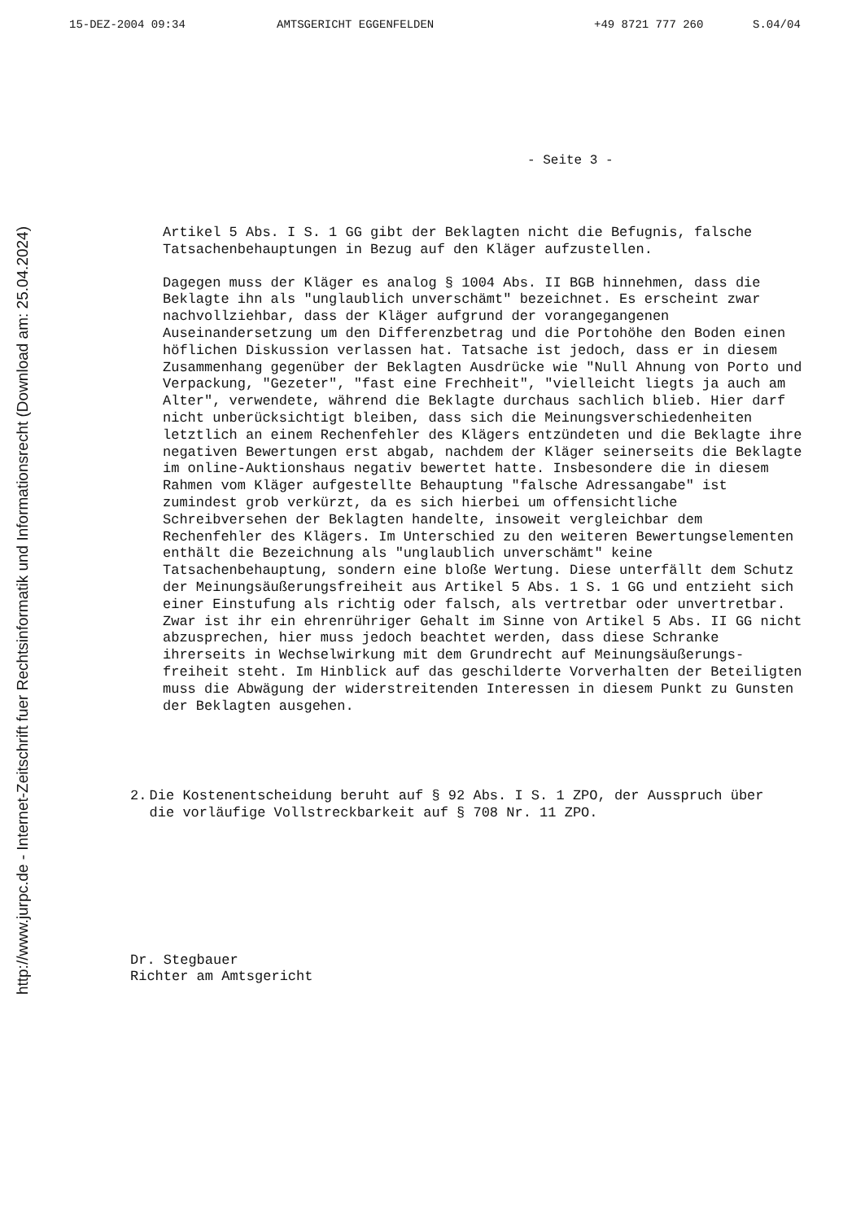15-DEZ-2004 09:34 AMTSGERICHT EGGENFELDEN +49 8721 777 260 S.04/04
http://www.jurpc.de - Internet-Zeitschrift fuer Rechtsinformatik und Informationsrecht (Download am: 25.04.2024)
- Seite 3 -
Artikel 5 Abs. I S. 1 GG gibt der Beklagten nicht die Befugnis, falsche Tatsachenbehauptungen in Bezug auf den Kläger aufzustellen.
Dagegen muss der Kläger es analog § 1004 Abs. II BGB hinnehmen, dass die Beklagte ihn als "unglaublich unverschämt" bezeichnet. Es erscheint zwar nachvollziehbar, dass der Kläger aufgrund der vorangegangenen Auseinandersetzung um den Differenzbetrag und die Portohöhe den Boden einen höflichen Diskussion verlassen hat. Tatsache ist jedoch, dass er in diesem Zusammenhang gegenüber der Beklagten Ausdrücke wie "Null Ahnung von Porto und Verpackung, "Gezeter", "fast eine Frechheit", "vielleicht liegts ja auch am Alter", verwendete, während die Beklagte durchaus sachlich blieb. Hier darf nicht unberücksichtigt bleiben, dass sich die Meinungsverschiedenheiten letztlich an einem Rechenfehler des Klägers entzündeten und die Beklagte ihre negativen Bewertungen erst abgab, nachdem der Kläger seinerseits die Beklagte im online-Auktionshaus negativ bewertet hatte. Insbesondere die in diesem Rahmen vom Kläger aufgestellte Behauptung "falsche Adressangabe" ist zumindest grob verkürzt, da es sich hierbei um offensichtliche Schreibversehen der Beklagten handelte, insoweit vergleichbar dem Rechenfehler des Klägers. Im Unterschied zu den weiteren Bewertungselementen enthält die Bezeichnung als "unglaublich unverschämt" keine Tatsachenbehauptung, sondern eine bloße Wertung. Diese unterfällt dem Schutz der Meinungsäußerungsfreiheit aus Artikel 5 Abs. 1 S. 1 GG und entzieht sich einer Einstufung als richtig oder falsch, als vertretbar oder unvertretbar. Zwar ist ihr ein ehrenrühriger Gehalt im Sinne von Artikel 5 Abs. II GG nicht abzusprechen, hier muss jedoch beachtet werden, dass diese Schranke ihrerseits in Wechselwirkung mit dem Grundrecht auf Meinungsäußerungs-freiheit steht. Im Hinblick auf das geschilderte Vorverhalten der Beteiligten muss die Abwägung der widerstreitenden Interessen in diesem Punkt zu Gunsten der Beklagten ausgehen.
2. Die Kostenentscheidung beruht auf § 92 Abs. I S. 1 ZPO, der Ausspruch über die vorläufige Vollstreckbarkeit auf § 708 Nr. 11 ZPO.
Dr. Stegbauer
Richter am Amtsgericht